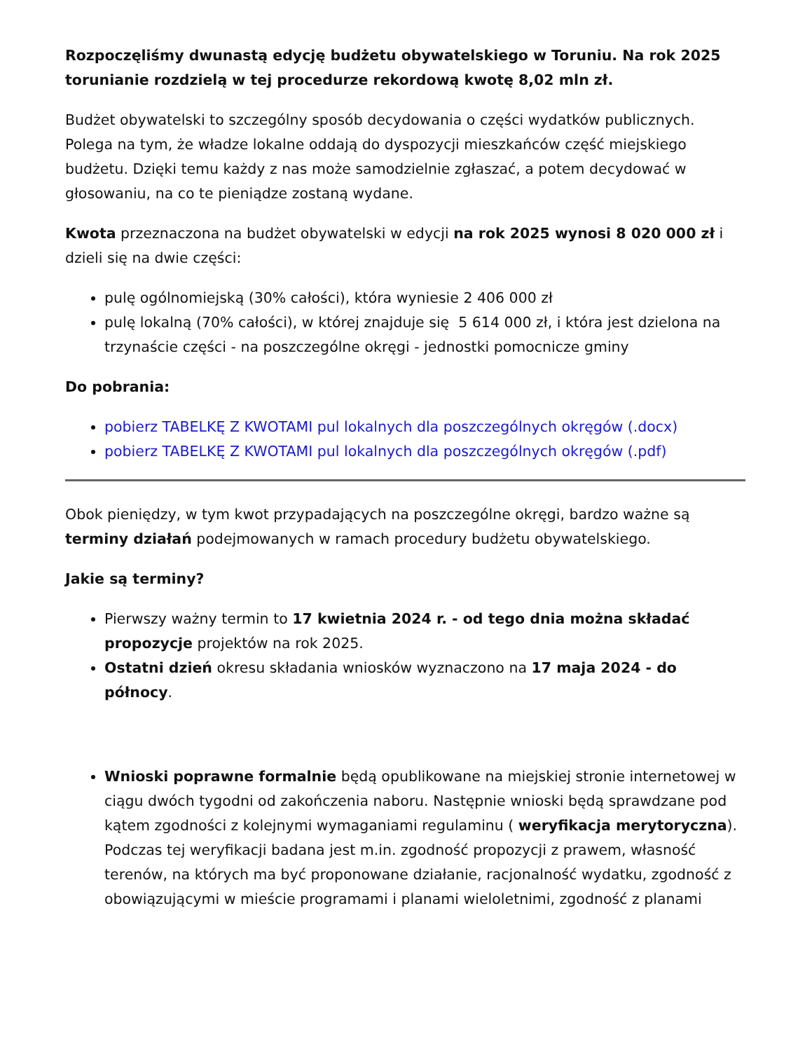Rozpoczęliśmy dwunastą edycję budżetu obywatelskiego w Toruniu. Na rok 2025 torunianie rozdzielą w tej procedurze rekordową kwotę 8,02 mln zł.
Budżet obywatelski to szczególny sposób decydowania o części wydatków publicznych. Polega na tym, że władze lokalne oddają do dyspozycji mieszkańców część miejskiego budżetu. Dzięki temu każdy z nas może samodzielnie zgłaszać, a potem decydować w głosowaniu, na co te pieniądze zostaną wydane.
Kwota przeznaczona na budżet obywatelski w edycji na rok 2025 wynosi 8 020 000 zł i dzieli się na dwie części:
pulę ogólnomiejską (30% całości), która wyniesie 2 406 000 zł
pulę lokalną (70% całości), w której znajduje się 5 614 000 zł, i która jest dzielona na trzynaście części - na poszczególne okręgi - jednostki pomocnicze gminy
Do pobrania:
pobierz TABELKĘ Z KWOTAMI pul lokalnych dla poszczególnych okręgów (.docx)
pobierz TABELKĘ Z KWOTAMI pul lokalnych dla poszczególnych okręgów (.pdf)
Obok pieniędzy, w tym kwot przypadających na poszczególne okręgi, bardzo ważne są terminy działań podejmowanych w ramach procedury budżetu obywatelskiego.
Jakie są terminy?
Pierwszy ważny termin to 17 kwietnia 2024 r. - od tego dnia można składać propozycje projektów na rok 2025.
Ostatni dzień okresu składania wniosków wyznaczono na 17 maja 2024 - do północy.
Wnioski poprawne formalnie będą opublikowane na miejskiej stronie internetowej w ciągu dwóch tygodni od zakończenia naboru. Następnie wnioski będą sprawdzane pod kątem zgodności z kolejnymi wymaganiami regulaminu ( weryfikacja merytoryczna). Podczas tej weryfikacji badana jest m.in. zgodność propozycji z prawem, własność terenów, na których ma być proponowane działanie, racjonalność wydatku, zgodność z obowiązującymi w mieście programami i planami wieloletnimi, zgodność z planami